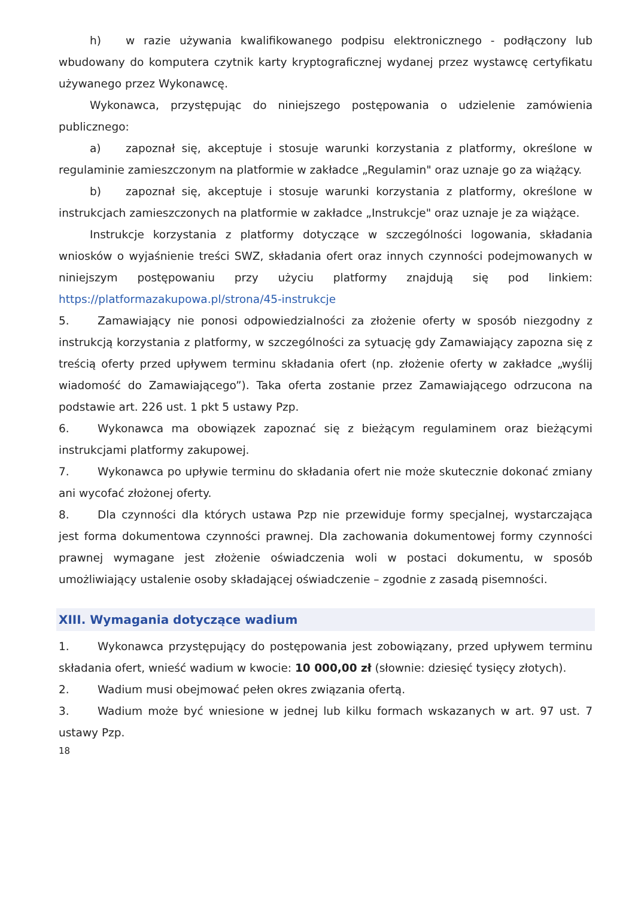h) w razie używania kwalifikowanego podpisu elektronicznego - podłączony lub wbudowany do komputera czytnik karty kryptograficznej wydanej przez wystawcę certyfikatu używanego przez Wykonawcę.
Wykonawca, przystępując do niniejszego postępowania o udzielenie zamówienia publicznego:
a) zapoznał się, akceptuje i stosuje warunki korzystania z platformy, określone w regulaminie zamieszczonym na platformie w zakładce „Regulamin" oraz uznaje go za wiążący.
b) zapoznał się, akceptuje i stosuje warunki korzystania z platformy, określone w instrukcjach zamieszczonych na platformie w zakładce „Instrukcje" oraz uznaje je za wiążące.
Instrukcje korzystania z platformy dotyczące w szczególności logowania, składania wniosków o wyjaśnienie treści SWZ, składania ofert oraz innych czynności podejmowanych w niniejszym postępowaniu przy użyciu platformy znajdują się pod linkiem: https://platformazakupowa.pl/strona/45-instrukcje
5. Zamawiający nie ponosi odpowiedzialności za złożenie oferty w sposób niezgodny z instrukcją korzystania z platformy, w szczególności za sytuację gdy Zamawiający zapozna się z treścią oferty przed upływem terminu składania ofert (np. złożenie oferty w zakładce „wyślij wiadomość do Zamawiającego”). Taka oferta zostanie przez Zamawiającego odrzucona na podstawie art. 226 ust. 1 pkt 5 ustawy Pzp.
6. Wykonawca ma obowiązek zapoznać się z bieżącym regulaminem oraz bieżącymi instrukcjami platformy zakupowej.
7. Wykonawca po upływie terminu do składania ofert nie może skutecznie dokonać zmiany ani wycofać złożonej oferty.
8. Dla czynności dla których ustawa Pzp nie przewiduje formy specjalnej, wystarczająca jest forma dokumentowa czynności prawnej. Dla zachowania dokumentowej formy czynności prawnej wymagane jest złożenie oświadczenia woli w postaci dokumentu, w sposób umożliwiający ustalenie osoby składającej oświadczenie – zgodnie z zasadą pisemności.
XIII. Wymagania dotyczące wadium
1. Wykonawca przystępujący do postępowania jest zobowiązany, przed upływem terminu składania ofert, wnieść wadium w kwocie: 10 000,00 zł (słownie: dziesięć tysięcy złotych).
2. Wadium musi obejmować pełen okres związania ofertą.
3. Wadium może być wniesione w jednej lub kilku formach wskazanych w art. 97 ust. 7 ustawy Pzp.
18